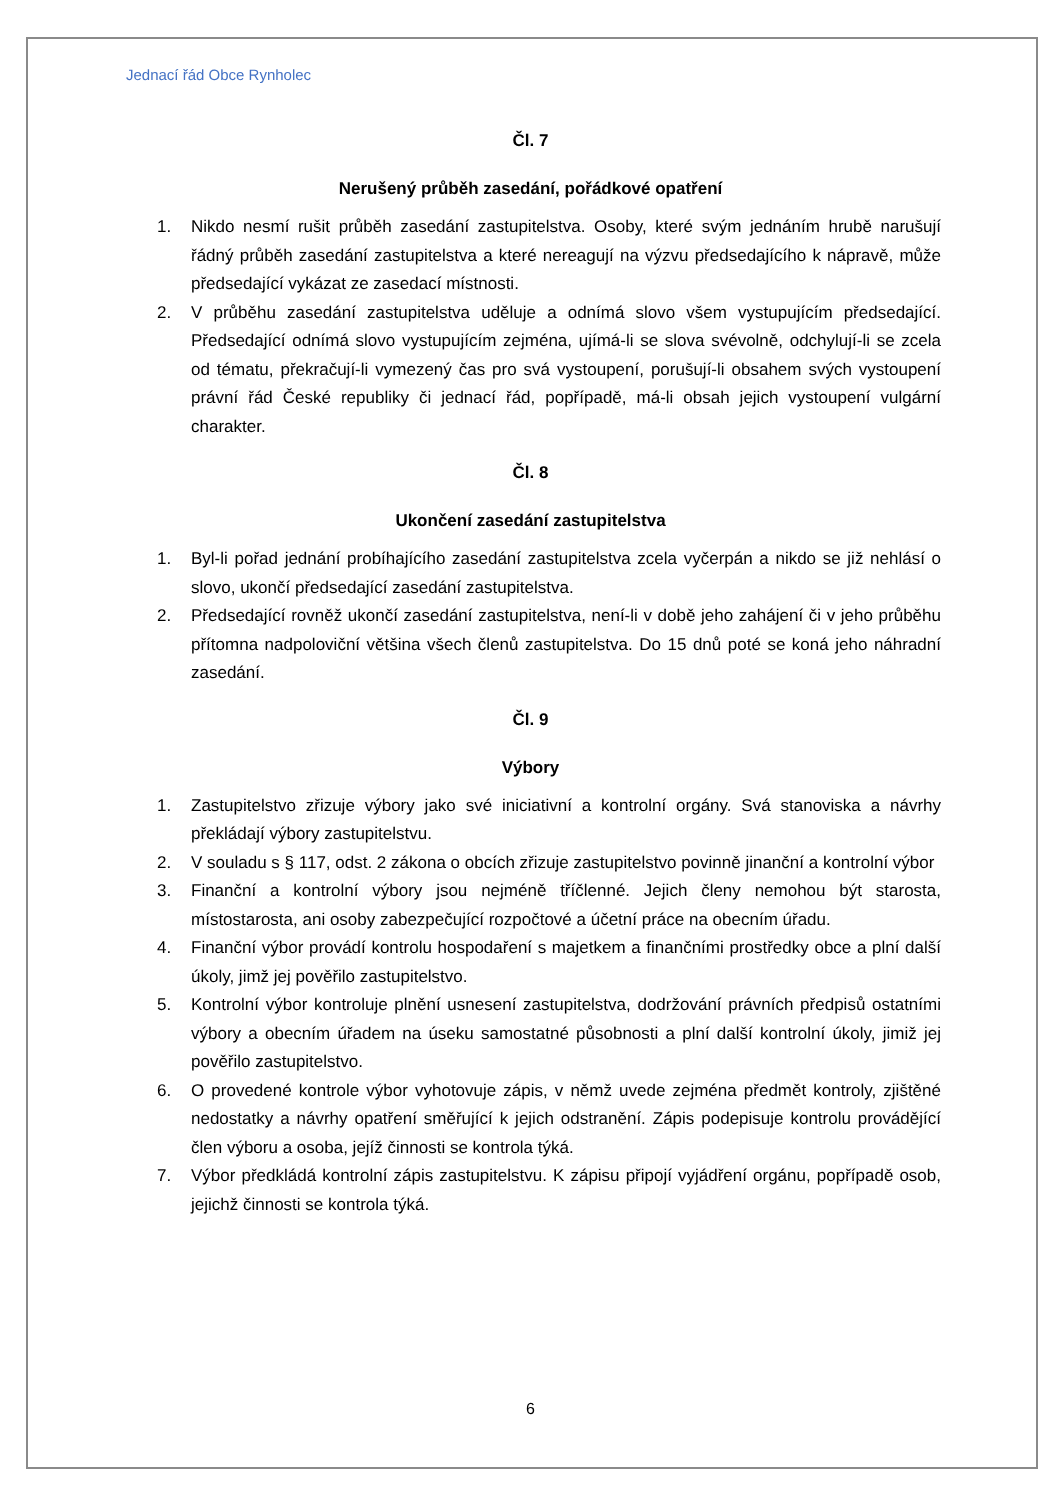Jednací řád Obce Rynholec
Čl. 7
Nerušený průběh zasedání, pořádkové opatření
1. Nikdo nesmí rušit průběh zasedání zastupitelstva. Osoby, které svým jednáním hrubě narušují řádný průběh zasedání zastupitelstva a které nereagují na výzvu předsedajícího k nápravě, může předsedající vykázat ze zasedací místnosti.
2. V průběhu zasedání zastupitelstva uděluje a odnímá slovo všem vystupujícím předsedající. Předsedající odnímá slovo vystupujícím zejména, ujímá-li se slova svévolně, odchylují-li se zcela od tématu, překračují-li vymezený čas pro svá vystoupení, porušují-li obsahem svých vystoupení právní řád České republiky či jednací řád, popřípadě, má-li obsah jejich vystoupení vulgární charakter.
Čl. 8
Ukončení zasedání zastupitelstva
1. Byl-li pořad jednání probíhajícího zasedání zastupitelstva zcela vyčerpán a nikdo se již nehlásí o slovo, ukončí předsedající zasedání zastupitelstva.
2. Předsedající rovněž ukončí zasedání zastupitelstva, není-li v době jeho zahájení či v jeho průběhu přítomna nadpoloviční většina všech členů zastupitelstva. Do 15 dnů poté se koná jeho náhradní zasedání.
Čl. 9
Výbory
1. Zastupitelstvo zřizuje výbory jako své iniciativní a kontrolní orgány. Svá stanoviska a návrhy překládají výbory zastupitelstvu.
2. V souladu s § 117, odst. 2 zákona o obcích zřizuje zastupitelstvo povinně jinanční a kontrolní výbor
3. Finanční a kontrolní výbory jsou nejméně tříčlenné. Jejich členy nemohou být starosta, místostarosta, ani osoby zabezpečující rozpočtové a účetní práce na obecním úřadu.
4. Finanční výbor provádí kontrolu hospodaření s majetkem a finančními prostředky obce a plní další úkoly, jimž jej pověřilo zastupitelstvo.
5. Kontrolní výbor kontroluje plnění usnesení zastupitelstva, dodržování právních předpisů ostatními výbory a obecním úřadem na úseku samostatné působnosti a plní další kontrolní úkoly, jimiž jej pověřilo zastupitelstvo.
6. O provedené kontrole výbor vyhotovuje zápis, v němž uvede zejména předmět kontroly, zjištěné nedostatky a návrhy opatření směřující k jejich odstranění. Zápis podepisuje kontrolu provádějící člen výboru a osoba, jejíž činnosti se kontrola týká.
7. Výbor předkládá kontrolní zápis zastupitelstvu. K zápisu připojí vyjádření orgánu, popřípadě osob, jejichž činnosti se kontrola týká.
6